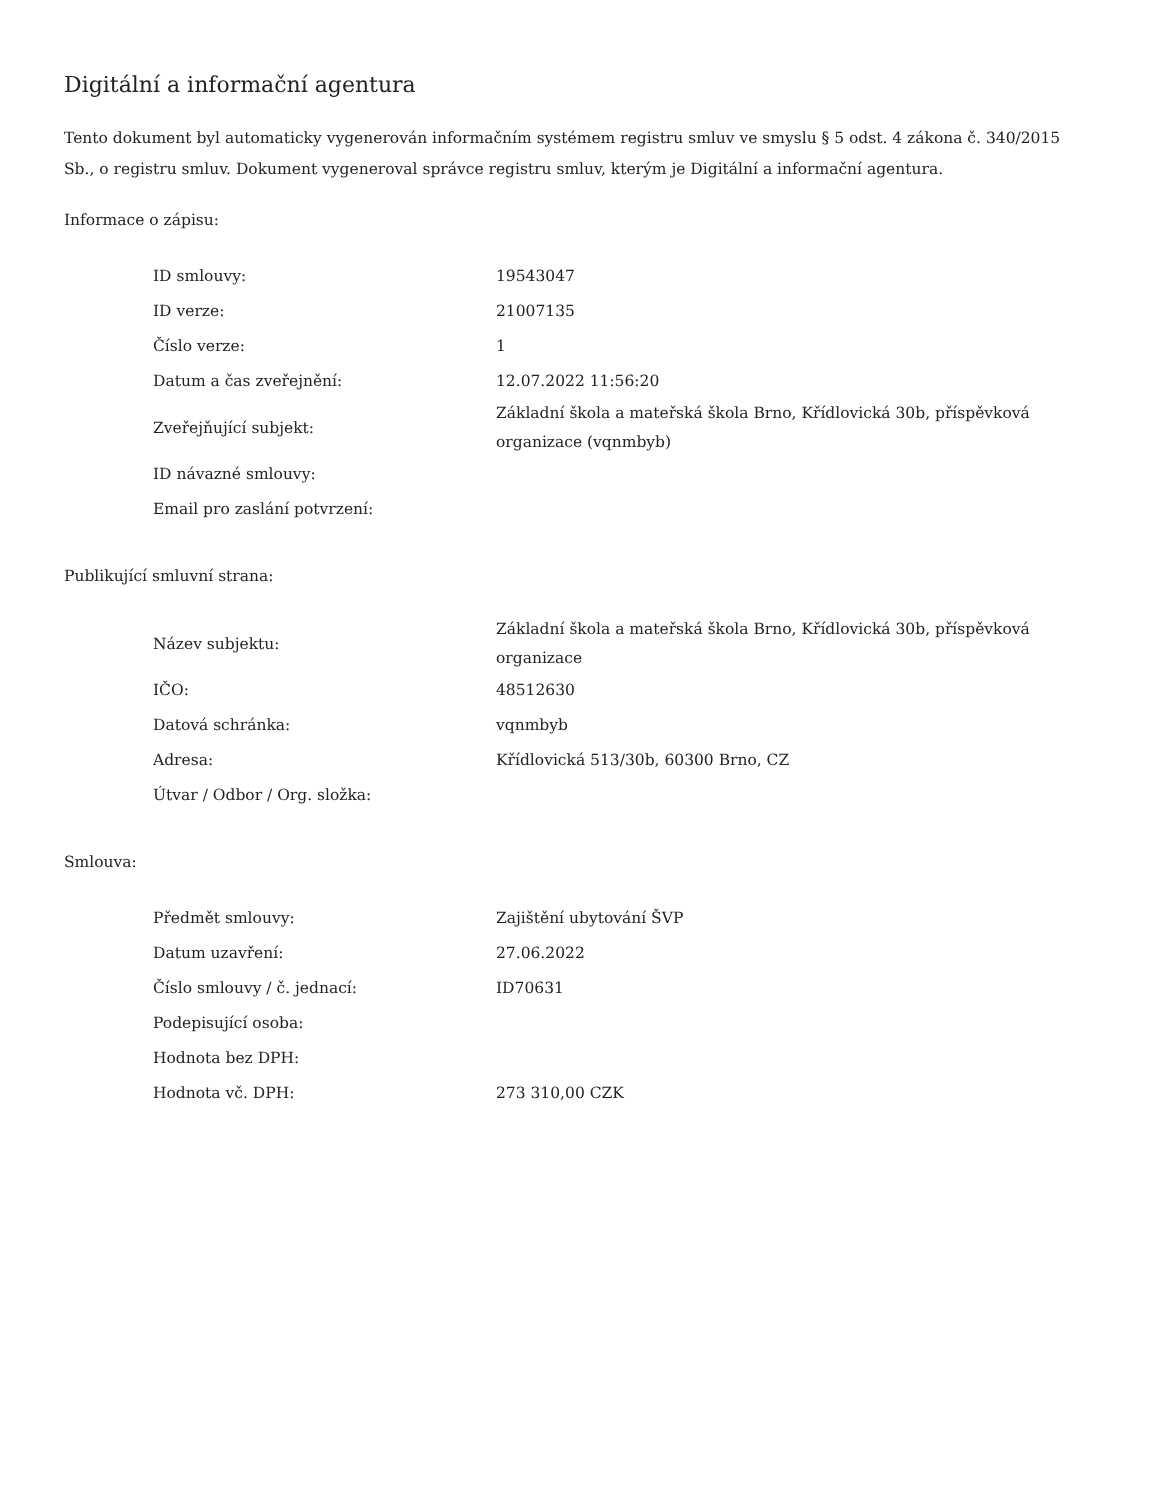Digitální a informační agentura
Tento dokument byl automaticky vygenerován informačním systémem registru smluv ve smyslu § 5 odst. 4 zákona č. 340/2015 Sb., o registru smluv. Dokument vygeneroval správce registru smluv, kterým je Digitální a informační agentura.
Informace o zápisu:
| ID smlouvy: | 19543047 |
| ID verze: | 21007135 |
| Číslo verze: | 1 |
| Datum a čas zveřejnění: | 12.07.2022 11:56:20 |
| Zveřejňující subjekt: | Základní škola a mateřská škola Brno, Křídlovická 30b, příspěvková organizace (vqnmbyb) |
| ID návazné smlouvy: | |
| Email pro zaslání potvrzení: | |
Publikující smluvní strana:
| Název subjektu: | Základní škola a mateřská škola Brno, Křídlovická 30b, příspěvková organizace |
| IČO: | 48512630 |
| Datová schránka: | vqnmbyb |
| Adresa: | Křídlovická 513/30b, 60300 Brno, CZ |
| Útvar / Odbor / Org. složka: | |
Smlouva:
| Předmět smlouvy: | Zajištění ubytování ŠVP |
| Datum uzavření: | 27.06.2022 |
| Číslo smlouvy / č. jednací: | ID70631 |
| Podepisující osoba: | |
| Hodnota bez DPH: | |
| Hodnota vč. DPH: | 273 310,00 CZK |